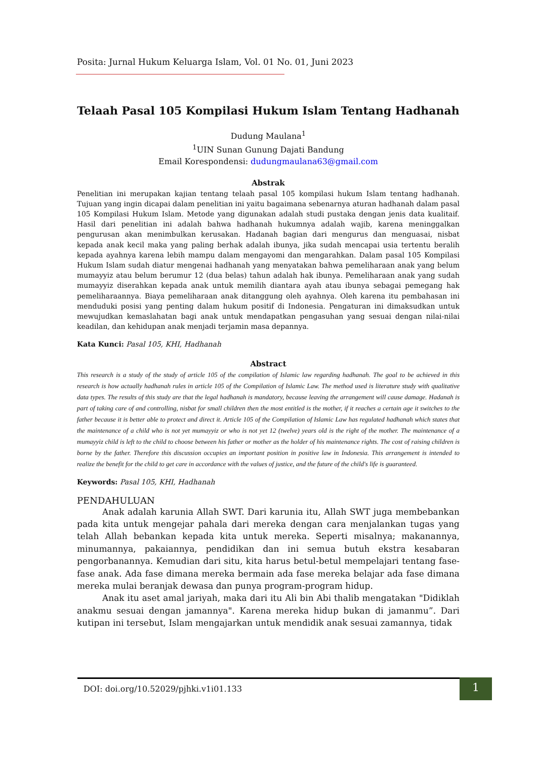Posita: Jurnal Hukum Keluarga Islam, Vol. 01 No. 01, Juni 2023
Telaah Pasal 105 Kompilasi Hukum Islam Tentang Hadhanah
Dudung Maulana<sup>1</sup>
<sup>1</sup> UIN Sunan Gunung Dajati Bandung
Email Korespondensi: dudungmaulana63@gmail.com
Abstrak
Penelitian ini merupakan kajian tentang telaah pasal 105 kompilasi hukum Islam tentang hadhanah. Tujuan yang ingin dicapai dalam penelitian ini yaitu bagaimana sebenarnya aturan hadhanah dalam pasal 105 Kompilasi Hukum Islam. Metode yang digunakan adalah studi pustaka dengan jenis data kualitaif. Hasil dari penelitian ini adalah bahwa hadhanah hukumnya adalah wajib, karena meninggalkan pengurusan akan menimbulkan kerusakan. Hadanah bagian dari mengurus dan menguasai, nisbat kepada anak kecil maka yang paling berhak adalah ibunya, jika sudah mencapai usia tertentu beralih kepada ayahnya karena lebih mampu dalam mengayomi dan mengarahkan. Dalam pasal 105 Kompilasi Hukum Islam sudah diatur mengenai hadhanah yang menyatakan bahwa pemeliharaan anak yang belum mumayyiz atau belum berumur 12 (dua belas) tahun adalah hak ibunya. Pemeliharaan anak yang sudah mumayyiz diserahkan kepada anak untuk memilih diantara ayah atau ibunya sebagai pemegang hak pemeliharaannya. Biaya pemeliharaan anak ditanggung oleh ayahnya. Oleh karena itu pembahasan ini menduduki posisi yang penting dalam hukum positif di Indonesia. Pengaturan ini dimaksudkan untuk mewujudkan kemaslahatan bagi anak untuk mendapatkan pengasuhan yang sesuai dengan nilai-nilai keadilan, dan kehidupan anak menjadi terjamin masa depannya.
Kata Kunci: Pasal 105, KHI, Hadhanah
Abstract
This research is a study of the study of article 105 of the compilation of Islamic law regarding hadhanah. The goal to be achieved in this research is how actually hadhanah rules in article 105 of the Compilation of Islamic Law. The method used is literature study with qualitative data types. The results of this study are that the legal hadhanah is mandatory, because leaving the arrangement will cause damage. Hadanah is part of taking care of and controlling, nisbat for small children then the most entitled is the mother, if it reaches a certain age it switches to the father because it is better able to protect and direct it. Article 105 of the Compilation of Islamic Law has regulated hadhanah which states that the maintenance of a child who is not yet mumayyiz or who is not yet 12 (twelve) years old is the right of the mother. The maintenance of a mumayyiz child is left to the child to choose between his father or mother as the holder of his maintenance rights. The cost of raising children is borne by the father. Therefore this discussion occupies an important position in positive law in Indonesia. This arrangement is intended to realize the benefit for the child to get care in accordance with the values of justice, and the future of the child's life is guaranteed.
Keywords: Pasal 105, KHI, Hadhanah
PENDAHULUAN
Anak adalah karunia Allah SWT. Dari karunia itu, Allah SWT juga membebankan pada kita untuk mengejar pahala dari mereka dengan cara menjalankan tugas yang telah Allah bebankan kepada kita untuk mereka. Seperti misalnya; makanannya, minumannya, pakaiannya, pendidikan dan ini semua butuh ekstra kesabaran pengorbanannya. Kemudian dari situ, kita harus betul-betul mempelajari tentang fase-fase anak. Ada fase dimana mereka bermain ada fase mereka belajar ada fase dimana mereka mulai beranjak dewasa dan punya program-program hidup.
Anak itu aset amal jariyah, maka dari itu Ali bin Abi thalib mengatakan "Didiklah anakmu sesuai dengan jamannya". Karena mereka hidup bukan di jamanmu”. Dari kutipan ini tersebut, Islam mengajarkan untuk mendidik anak sesuai zamannya, tidak
DOI: doi.org/10.52029/pjhki.v1i01.133
1